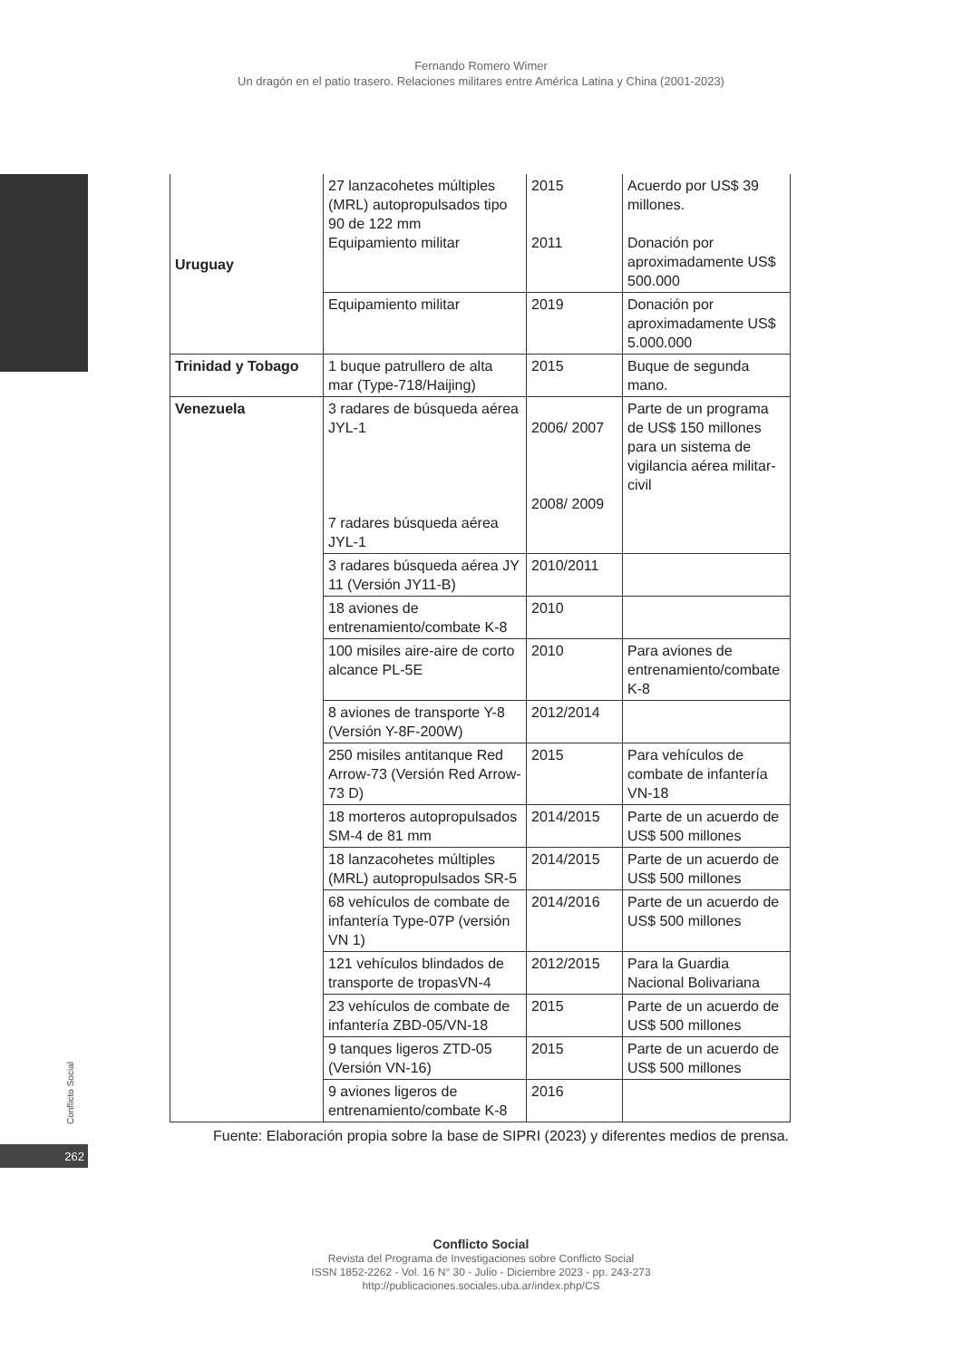Fernando Romero Wimer
Un dragón en el patio trasero. Relaciones militares entre América Latina y China (2001-2023)
| Uruguay | 27 lanzacohetes múltiples (MRL) autopropulsados tipo 90 de 122 mm Equipamiento militar | 2015 2011 | Acuerdo por US$ 39 millones. Donación por aproximadamente US$ 500.000 |
| | Equipamiento militar | 2019 | Donación por aproximadamente US$ 5.000.000 |
| Trinidad y Tobago | 1 buque patrullero de alta mar (Type-718/Haijing) | 2015 | Buque de segunda mano. |
| Venezuela | 3 radares de búsqueda aérea JYL-1 7 radares búsqueda aérea JYL-1 | 2006/ 2007 2008/ 2009 | Parte de un programa de US$ 150 millones para un sistema de vigilancia aérea militar-civil |
| | 3 radares búsqueda aérea JY 11 (Versión JY11-B) | 2010/2011 | |
| | 18 aviones de entrenamiento/combate K-8 | 2010 | |
| | 100 misiles aire-aire de corto alcance PL-5E | 2010 | Para aviones de entrenamiento/combate K-8 |
| | 8 aviones de transporte Y-8 (Versión Y-8F-200W) | 2012/2014 | |
| | 250 misiles antitanque Red Arrow-73 (Versión Red Arrow-73 D) | 2015 | Para vehículos de combate de infantería VN-18 |
| | 18 morteros autopropulsados SM-4 de 81 mm | 2014/2015 | Parte de un acuerdo de US$ 500 millones |
| | 18 lanzacohetes múltiples (MRL) autopropulsados SR-5 | 2014/2015 | Parte de un acuerdo de US$ 500 millones |
| | 68 vehículos de combate de infantería Type-07P (versión VN 1) | 2014/2016 | Parte de un acuerdo de US$ 500 millones |
| | 121 vehículos blindados de transporte de tropasVN-4 | 2012/2015 | Para la Guardia Nacional Bolivariana |
| | 23 vehículos de combate de infantería ZBD-05/VN-18 | 2015 | Parte de un acuerdo de US$ 500 millones |
| | 9 tanques ligeros ZTD-05 (Versión VN-16) | 2015 | Parte de un acuerdo de US$ 500 millones |
| | 9 aviones ligeros de entrenamiento/combate K-8 | 2016 | |
Fuente: Elaboración propia sobre la base de SIPRI (2023) y diferentes medios de prensa.
Conflicto Social
262
Conflicto Social
Revista del Programa de Investigaciones sobre Conflicto Social
ISSN 1852-2262 - Vol. 16 N° 30 - Julio - Diciembre 2023 - pp. 243-273
http://publicaciones.sociales.uba.ar/index.php/CS